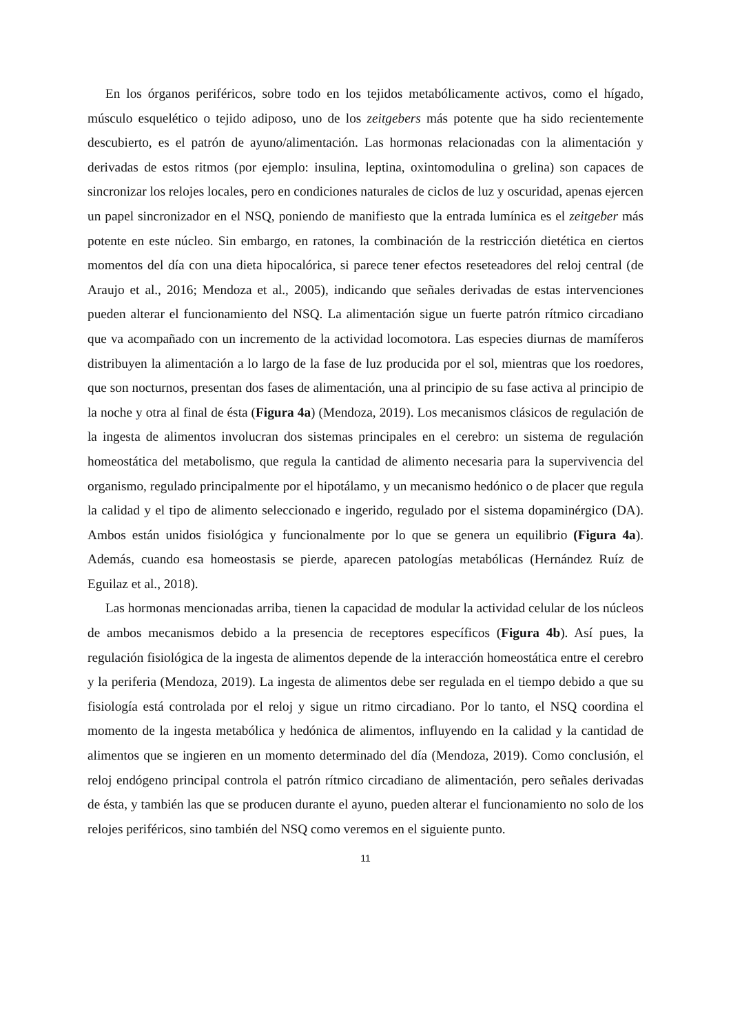En los órganos periféricos, sobre todo en los tejidos metabólicamente activos, como el hígado, músculo esquelético o tejido adiposo, uno de los zeitgebers más potente que ha sido recientemente descubierto, es el patrón de ayuno/alimentación. Las hormonas relacionadas con la alimentación y derivadas de estos ritmos (por ejemplo: insulina, leptina, oxintomodulina o grelina) son capaces de sincronizar los relojes locales, pero en condiciones naturales de ciclos de luz y oscuridad, apenas ejercen un papel sincronizador en el NSQ, poniendo de manifiesto que la entrada lumínica es el zeitgeber más potente en este núcleo. Sin embargo, en ratones, la combinación de la restricción dietética en ciertos momentos del día con una dieta hipocalórica, si parece tener efectos reseteadores del reloj central (de Araujo et al., 2016; Mendoza et al., 2005), indicando que señales derivadas de estas intervenciones pueden alterar el funcionamiento del NSQ. La alimentación sigue un fuerte patrón rítmico circadiano que va acompañado con un incremento de la actividad locomotora. Las especies diurnas de mamíferos distribuyen la alimentación a lo largo de la fase de luz producida por el sol, mientras que los roedores, que son nocturnos, presentan dos fases de alimentación, una al principio de su fase activa al principio de la noche y otra al final de ésta (Figura 4a) (Mendoza, 2019). Los mecanismos clásicos de regulación de la ingesta de alimentos involucran dos sistemas principales en el cerebro: un sistema de regulación homeostática del metabolismo, que regula la cantidad de alimento necesaria para la supervivencia del organismo, regulado principalmente por el hipotálamo, y un mecanismo hedónico o de placer que regula la calidad y el tipo de alimento seleccionado e ingerido, regulado por el sistema dopaminérgico (DA). Ambos están unidos fisiológica y funcionalmente por lo que se genera un equilibrio (Figura 4a). Además, cuando esa homeostasis se pierde, aparecen patologías metabólicas (Hernández Ruíz de Eguilaz et al., 2018).
Las hormonas mencionadas arriba, tienen la capacidad de modular la actividad celular de los núcleos de ambos mecanismos debido a la presencia de receptores específicos (Figura 4b). Así pues, la regulación fisiológica de la ingesta de alimentos depende de la interacción homeostática entre el cerebro y la periferia (Mendoza, 2019). La ingesta de alimentos debe ser regulada en el tiempo debido a que su fisiología está controlada por el reloj y sigue un ritmo circadiano. Por lo tanto, el NSQ coordina el momento de la ingesta metabólica y hedónica de alimentos, influyendo en la calidad y la cantidad de alimentos que se ingieren en un momento determinado del día (Mendoza, 2019). Como conclusión, el reloj endógeno principal controla el patrón rítmico circadiano de alimentación, pero señales derivadas de ésta, y también las que se producen durante el ayuno, pueden alterar el funcionamiento no solo de los relojes periféricos, sino también del NSQ como veremos en el siguiente punto.
11